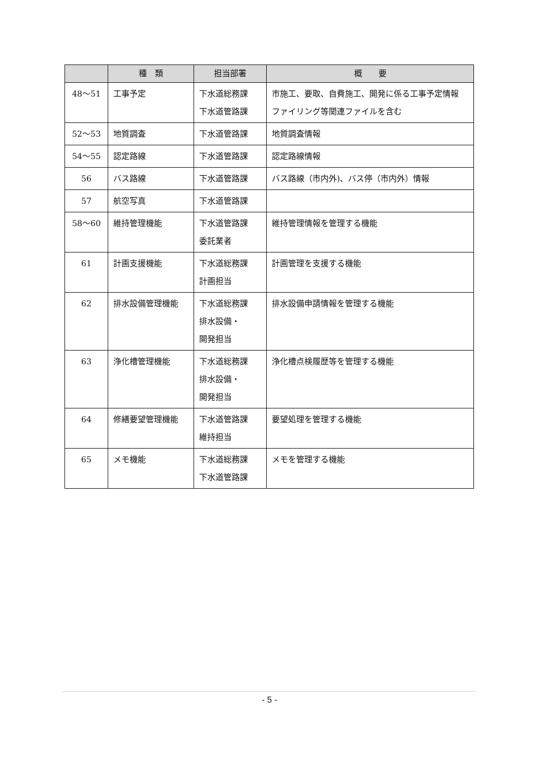| | 種 類 | 担当部署 | 概 要 |
| --- | --- | --- | --- |
| 48～51 | 工事予定 | 下水道総務課 下水道管路課 | 市施工、要取、自費施工、開発に係る工事予定情報 ファイリング等関連ファイルを含む |
| 52～53 | 地質調査 | 下水道管路課 | 地質調査情報 |
| 54～55 | 認定路線 | 下水道管路課 | 認定路線情報 |
| 56 | バス路線 | 下水道管路課 | バス路線（市内外)、バス停（市内外）情報 |
| 57 | 航空写真 | 下水道管路課 | |
| 58～60 | 維持管理機能 | 下水道管路課 委託業者 | 維持管理情報を管理する機能 |
| 61 | 計画支援機能 | 下水道総務課 計画担当 | 計画管理を支援する機能 |
| 62 | 排水設備管理機能 | 下水道総務課 排水設備・ 開発担当 | 排水設備申請情報を管理する機能 |
| 63 | 浄化槽管理機能 | 下水道総務課 排水設備・ 開発担当 | 浄化槽点検履歴等を管理する機能 |
| 64 | 修繕要望管理機能 | 下水道管路課 維持担当 | 要望処理を管理する機能 |
| 65 | メモ機能 | 下水道総務課 下水道管路課 | メモを管理する機能 |
- 5 -